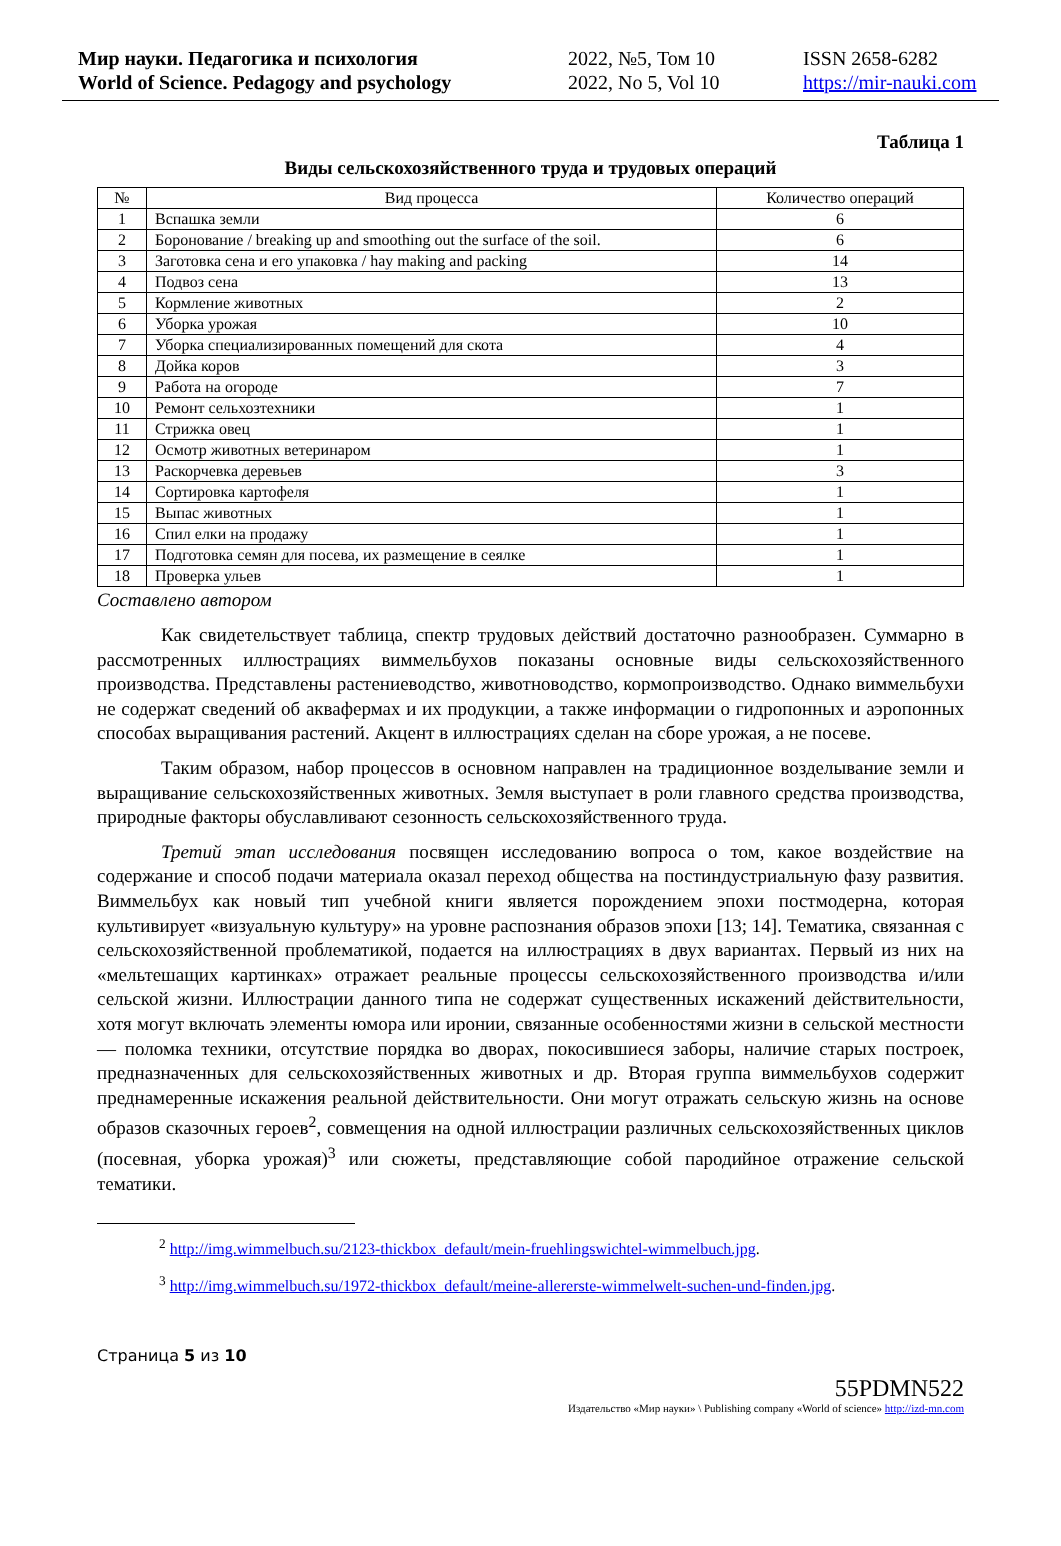Мир науки. Педагогика и психология
World of Science. Pedagogy and psychology
2022, №5, Том 10
2022, No 5, Vol 10
ISSN 2658-6282
https://mir-nauki.com
Таблица 1
Виды сельскохозяйственного труда и трудовых операций
| № | Вид процесса | Количество операций |
| --- | --- | --- |
| 1 | Вспашка земли | 6 |
| 2 | Боронование / breaking up and smoothing out the surface of the soil. | 6 |
| 3 | Заготовка сена и его упаковка / hay making and packing | 14 |
| 4 | Подвоз сена | 13 |
| 5 | Кормление животных | 2 |
| 6 | Уборка урожая | 10 |
| 7 | Уборка специализированных помещений для скота | 4 |
| 8 | Дойка коров | 3 |
| 9 | Работа на огороде | 7 |
| 10 | Ремонт сельхозтехники | 1 |
| 11 | Стрижка овец | 1 |
| 12 | Осмотр животных ветеринаром | 1 |
| 13 | Раскорчевка деревьев | 3 |
| 14 | Сортировка картофеля | 1 |
| 15 | Выпас животных | 1 |
| 16 | Спил елки на продажу | 1 |
| 17 | Подготовка семян для посева, их размещение в сеялке | 1 |
| 18 | Проверка ульев | 1 |
Составлено автором
Как свидетельствует таблица, спектр трудовых действий достаточно разнообразен. Суммарно в рассмотренных иллюстрациях виммельбухов показаны основные виды сельскохозяйственного производства. Представлены растениеводство, животноводство, кормопроизводство. Однако виммельбухи не содержат сведений об аквафермах и их продукции, а также информации о гидропонных и аэропонных способах выращивания растений. Акцент в иллюстрациях сделан на сборе урожая, а не посеве.
Таким образом, набор процессов в основном направлен на традиционное возделывание земли и выращивание сельскохозяйственных животных. Земля выступает в роли главного средства производства, природные факторы обуславливают сезонность сельскохозяйственного труда.
Третий этап исследования посвящен исследованию вопроса о том, какое воздействие на содержание и способ подачи материала оказал переход общества на постиндустриальную фазу развития. Виммельбух как новый тип учебной книги является порождением эпохи постмодерна, которая культивирует «визуальную культуру» на уровне распознания образов эпохи [13; 14]. Тематика, связанная с сельскохозяйственной проблематикой, подается на иллюстрациях в двух вариантах. Первый из них на «мельтешащих картинках» отражает реальные процессы сельскохозяйственного производства и/или сельской жизни. Иллюстрации данного типа не содержат существенных искажений действительности, хотя могут включать элементы юмора или иронии, связанные особенностями жизни в сельской местности — поломка техники, отсутствие порядка во дворах, покосившиеся заборы, наличие старых построек, предназначенных для сельскохозяйственных животных и др. Вторая группа виммельбухов содержит преднамеренные искажения реальной действительности. Они могут отражать сельскую жизнь на основе образов сказочных героев<sup>2</sup>, совмещения на одной иллюстрации различных сельскохозяйственных циклов (посевная, уборка урожая)<sup>3</sup> или сюжеты, представляющие собой пародийное отражение сельской тематики.
<sup>2</sup> http://img.wimmelbuch.su/2123-thickbox_default/mein-fruehlingswichtel-wimmelbuch.jpg.
<sup>3</sup> http://img.wimmelbuch.su/1972-thickbox_default/meine-allererste-wimmelwelt-suchen-und-finden.jpg.
Страница 5 из 10
55PDMN522
Издательство «Мир науки» \ Publishing company «World of science» http://izd-mn.com